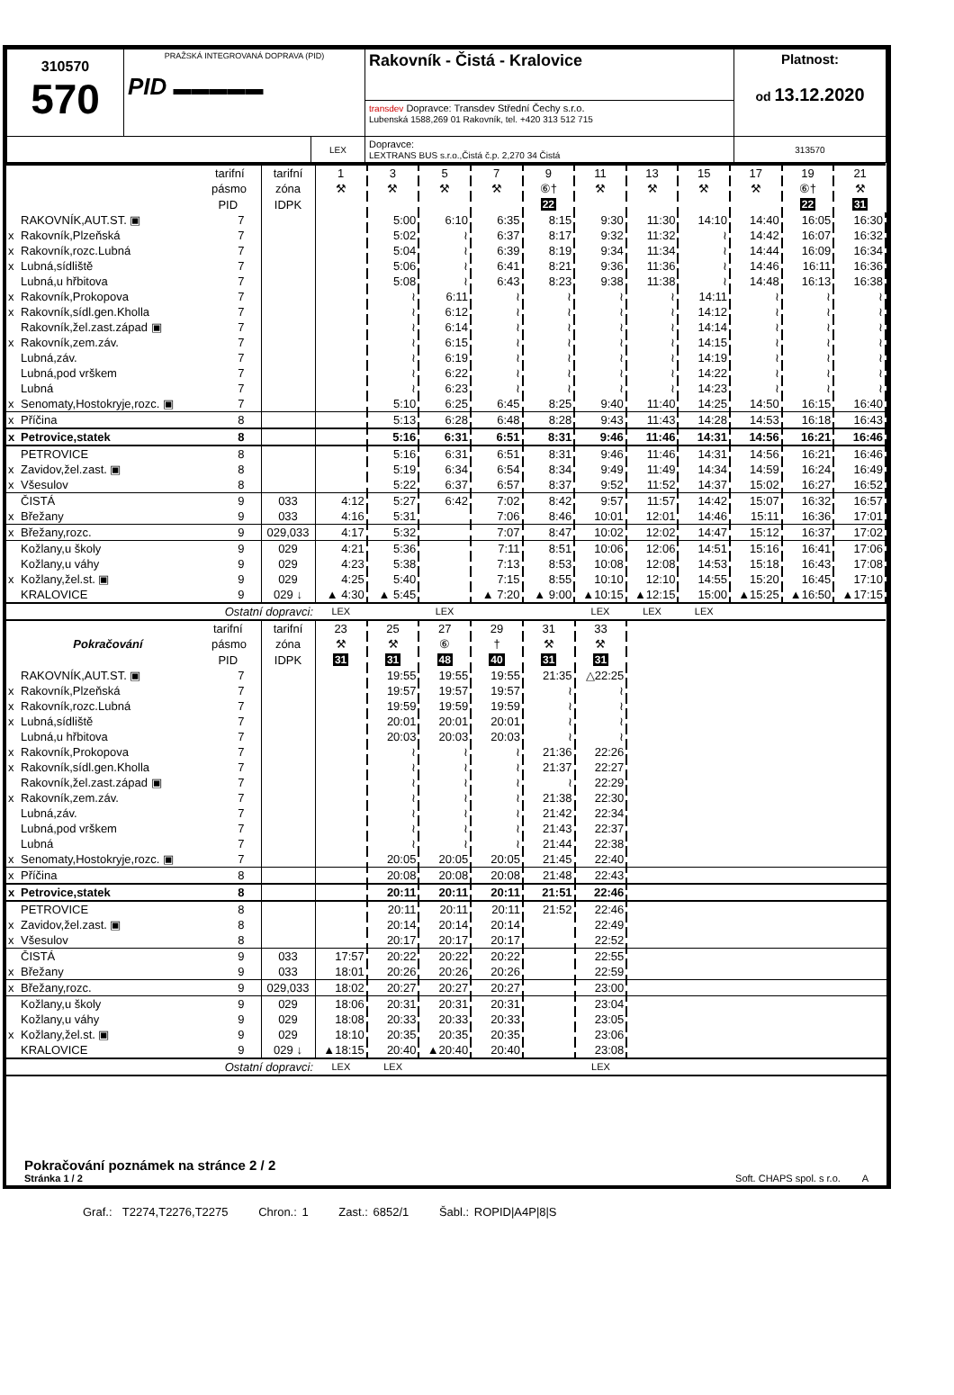| 310570 570 | PRAŽSKÁ INTEGROVANÁ DOPRAVA (PID) PID ▬▬▬▬▬ | | Rakovník - Čistá - Kralovice | Platnost: od 13.12.2020 |
| | | | transdev Dopravce: Transdev Střední Čechy s.r.o. Lubenská 1588,269 01 Rakovník, tel. +420 313 512 715 | |
| | | LEX | Dopravce: LEXTRANS BUS s.r.o.,Čistá č.p. 2,270 34 Čistá | 313570 |
| | tarifní | tarifní | 1 | 3 | 5 | 7 | 9 | 11 | 13 | 15 | 17 | 19 | 21 |
| | pásmo | zóna | ⚒ | ⚒ | ⚒ | ⚒ | ⑥† | ⚒ | ⚒ | ⚒ | ⚒ | ⑥† | ⚒ |
| | PID | IDPK | | | | | 22 | | | | | 22 | 31 |
| RAKOVNÍK,AUT.ST. ▣ | 7 | | | 5:00 | 6:10 | 6:35 | 8:15 | 9:30 | 11:30 | 14:10 | 14:40 | 16:05 | 16:30 |
| x Rakovník,Plzeňská | 7 | | | 5:02 | ≀ | 6:37 | 8:17 | 9:32 | 11:32 | ≀ | 14:42 | 16:07 | 16:32 |
| x Rakovník,rozc.Lubná | 7 | | | 5:04 | ≀ | 6:39 | 8:19 | 9:34 | 11:34 | ≀ | 14:44 | 16:09 | 16:34 |
| x Lubná,sídliště | 7 | | | 5:06 | ≀ | 6:41 | 8:21 | 9:36 | 11:36 | ≀ | 14:46 | 16:11 | 16:36 |
| Lubná,u hřbitova | 7 | | | 5:08 | ≀ | 6:43 | 8:23 | 9:38 | 11:38 | ≀ | 14:48 | 16:13 | 16:38 |
| x Rakovník,Prokopova | 7 | | | ≀ | 6:11 | ≀ | ≀ | ≀ | ≀ | 14:11 | ≀ | ≀ | ≀ |
| x Rakovník,sídl.gen.Kholla | 7 | | | ≀ | 6:12 | ≀ | ≀ | ≀ | ≀ | 14:12 | ≀ | ≀ | ≀ |
| Rakovník,žel.zast.západ ▣ | 7 | | | ≀ | 6:14 | ≀ | ≀ | ≀ | ≀ | 14:14 | ≀ | ≀ | ≀ |
| x Rakovník,zem.záv. | 7 | | | ≀ | 6:15 | ≀ | ≀ | ≀ | ≀ | 14:15 | ≀ | ≀ | ≀ |
| Lubná,záv. | 7 | | | ≀ | 6:19 | ≀ | ≀ | ≀ | ≀ | 14:19 | ≀ | ≀ | ≀ |
| Lubná,pod vrškem | 7 | | | ≀ | 6:22 | ≀ | ≀ | ≀ | ≀ | 14:22 | ≀ | ≀ | ≀ |
| Lubná | 7 | | | ≀ | 6:23 | ≀ | ≀ | ≀ | ≀ | 14:23 | ≀ | ≀ | ≀ |
| x Senomaty,Hostokryje,rozc. ▣ | 7 | | | 5:10 | 6:25 | 6:45 | 8:25 | 9:40 | 11:40 | 14:25 | 14:50 | 16:15 | 16:40 |
| x Příčina | 8 | | | 5:13 | 6:28 | 6:48 | 8:28 | 9:43 | 11:43 | 14:28 | 14:53 | 16:18 | 16:43 |
| x Petrovice,statek | 8 | | | 5:16 | 6:31 | 6:51 | 8:31 | 9:46 | 11:46 | 14:31 | 14:56 | 16:21 | 16:46 |
| PETROVICE | 8 | | | 5:16 | 6:31 | 6:51 | 8:31 | 9:46 | 11:46 | 14:31 | 14:56 | 16:21 | 16:46 |
| x Zavidov,žel.zast. ▣ | 8 | | | 5:19 | 6:34 | 6:54 | 8:34 | 9:49 | 11:49 | 14:34 | 14:59 | 16:24 | 16:49 |
| x Všesulov | 8 | | | 5:22 | 6:37 | 6:57 | 8:37 | 9:52 | 11:52 | 14:37 | 15:02 | 16:27 | 16:52 |
| ČISTÁ | 9 | 033 | 4:12 | 5:27 | 6:42 | 7:02 | 8:42 | 9:57 | 11:57 | 14:42 | 15:07 | 16:32 | 16:57 |
| x Břežany | 9 | 033 | 4:16 | 5:31 | | 7:06 | 8:46 | 10:01 | 12:01 | 14:46 | 15:11 | 16:36 | 17:01 |
| x Břežany,rozc. | 9 | 029,033 | 4:17 | 5:32 | | 7:07 | 8:47 | 10:02 | 12:02 | 14:47 | 15:12 | 16:37 | 17:02 |
| Kožlany,u školy | 9 | 029 | 4:21 | 5:36 | | 7:11 | 8:51 | 10:06 | 12:06 | 14:51 | 15:16 | 16:41 | 17:06 |
| Kožlany,u váhy | 9 | 029 | 4:23 | 5:38 | | 7:13 | 8:53 | 10:08 | 12:08 | 14:53 | 15:18 | 16:43 | 17:08 |
| x Kožlany,žel.st. ▣ | 9 | 029 | 4:25 | 5:40 | | 7:15 | 8:55 | 10:10 | 12:10 | 14:55 | 15:20 | 16:45 | 17:10 |
| KRALOVICE | 9 | 029 ↓ | ▲ 4:30 | ▲ 5:45 | | ▲ 7:20 | ▲ 9:00 | ▲10:15 | ▲12:15 | 15:00 | ▲15:25 | ▲16:50 | ▲17:15 |
| Ostatní dopravci: | | | LEX | | LEX | | | LEX | LEX | LEX | | | |
| | tarifní | tarifní | 23 | 25 | 27 | 29 | 31 | 33 | | | | | |
| Pokračování | pásmo | zóna | ⚒ | ⚒ | ⑥ | † | ⚒ | ⚒ | | | | | |
| | PID | IDPK | 31 | 31 | 48 | 40 | 31 | 31 | | | | | |
| RAKOVNÍK,AUT.ST. ▣ | 7 | | | 19:55 | 19:55 | 19:55 | 21:35 | △22:25 | | | | | |
| x Rakovník,Plzeňská | 7 | | | 19:57 | 19:57 | 19:57 | ≀ | ≀ | | | | | |
| x Rakovník,rozc.Lubná | 7 | | | 19:59 | 19:59 | 19:59 | ≀ | ≀ | | | | | |
| x Lubná,sídliště | 7 | | | 20:01 | 20:01 | 20:01 | ≀ | ≀ | | | | | |
| Lubná,u hřbitova | 7 | | | 20:03 | 20:03 | 20:03 | ≀ | ≀ | | | | | |
| x Rakovník,Prokopova | 7 | | | ≀ | ≀ | ≀ | 21:36 | 22:26 | | | | | |
| x Rakovník,sídl.gen.Kholla | 7 | | | ≀ | ≀ | ≀ | 21:37 | 22:27 | | | | | |
| Rakovník,žel.zast.západ ▣ | 7 | | | ≀ | ≀ | ≀ | ≀ | 22:29 | | | | | |
| x Rakovník,zem.záv. | 7 | | | ≀ | ≀ | ≀ | 21:38 | 22:30 | | | | | |
| Lubná,záv. | 7 | | | ≀ | ≀ | ≀ | 21:42 | 22:34 | | | | | |
| Lubná,pod vrškem | 7 | | | ≀ | ≀ | ≀ | 21:43 | 22:37 | | | | | |
| Lubná | 7 | | | ≀ | ≀ | ≀ | 21:44 | 22:38 | | | | | |
| x Senomaty,Hostokryje,rozc. ▣ | 7 | | | 20:05 | 20:05 | 20:05 | 21:45 | 22:40 | | | | | |
| x Příčina | 8 | | | 20:08 | 20:08 | 20:08 | 21:48 | 22:43 | | | | | |
| x Petrovice,statek | 8 | | | 20:11 | 20:11 | 20:11 | 21:51 | 22:46 | | | | | |
| PETROVICE | 8 | | | 20:11 | 20:11 | 20:11 | 21:52 | 22:46 | | | | | |
| x Zavidov,žel.zast. ▣ | 8 | | | 20:14 | 20:14 | 20:14 | | 22:49 | | | | | |
| x Všesulov | 8 | | | 20:17 | 20:17 | 20:17 | | 22:52 | | | | | |
| ČISTÁ | 9 | 033 | 17:57 | 20:22 | 20:22 | 20:22 | | 22:55 | | | | | |
| x Břežany | 9 | 033 | 18:01 | 20:26 | 20:26 | 20:26 | | 22:59 | | | | | |
| x Břežany,rozc. | 9 | 029,033 | 18:02 | 20:27 | 20:27 | 20:27 | | 23:00 | | | | | |
| Kožlany,u školy | 9 | 029 | 18:06 | 20:31 | 20:31 | 20:31 | | 23:04 | | | | | |
| Kožlany,u váhy | 9 | 029 | 18:08 | 20:33 | 20:33 | 20:33 | | 23:05 | | | | | |
| x Kožlany,žel.st. ▣ | 9 | 029 | 18:10 | 20:35 | 20:35 | 20:35 | | 23:06 | | | | | |
| KRALOVICE | 9 | 029 ↓ | ▲18:15 | 20:40 | ▲20:40 | 20:40 | | 23:08 | | | | | |
| Ostatní dopravci: | | | LEX | LEX | | | | LEX | | | | | |
Pokračování poznámek na stránce 2 / 2
Stránka 1 / 2 Soft. CHAPS spol. s r.o. A
Graf.: T2274,T2276,T2275 Chron.: 1 Zast.: 6852/1 Šabl.: ROPID|A4P|8|S